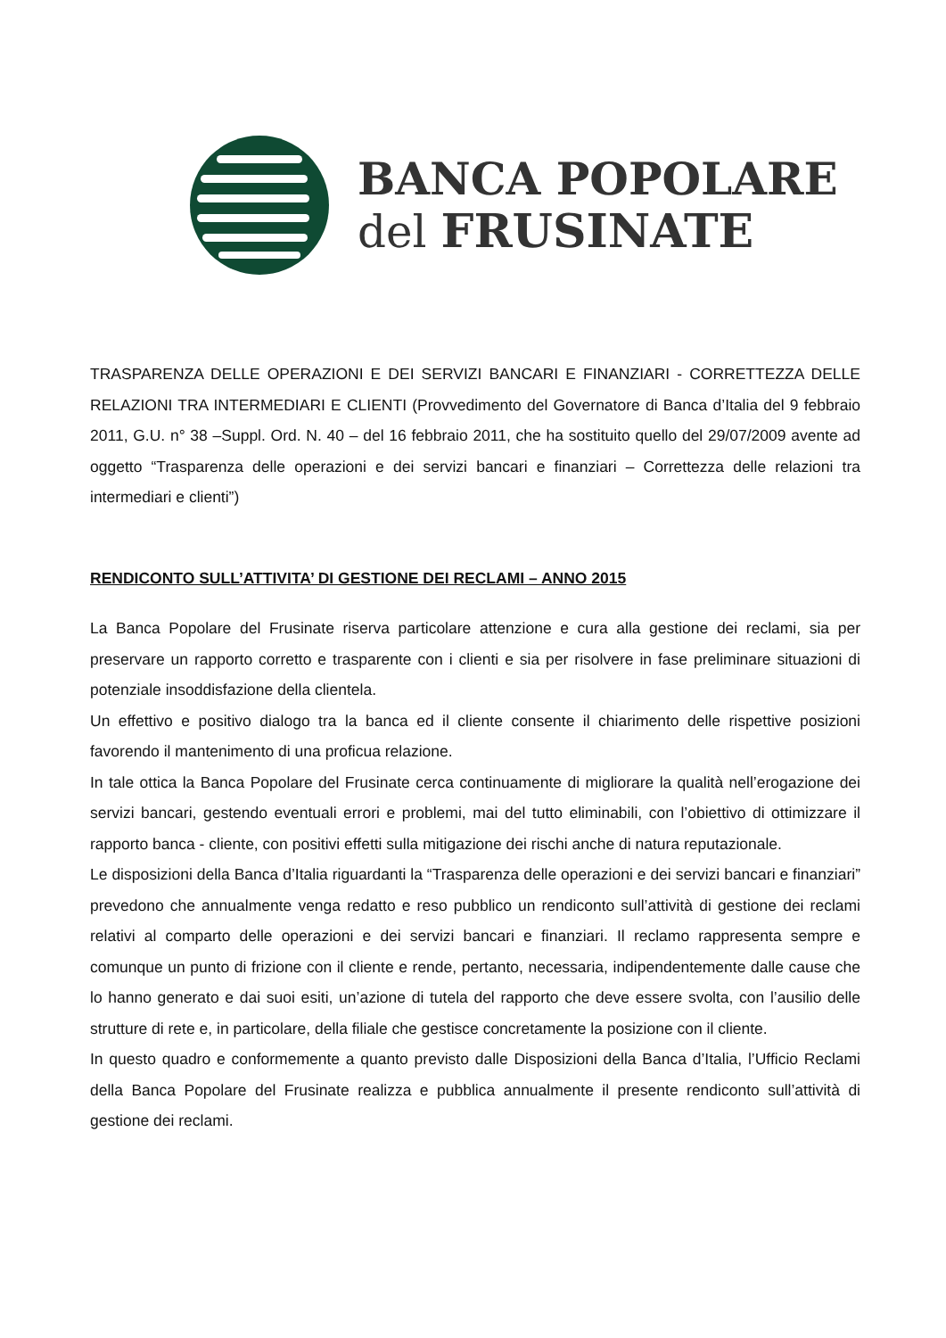BANCA POPOLARE
del FRUSINATE
TRASPARENZA DELLE OPERAZIONI E DEI SERVIZI BANCARI E FINANZIARI - CORRETTEZZA DELLE RELAZIONI TRA INTERMEDIARI E CLIENTI (Provvedimento del Governatore di Banca d’Italia del 9 febbraio 2011, G.U. n° 38 –Suppl. Ord. N. 40 – del 16 febbraio 2011, che ha sostituito quello del 29/07/2009 avente ad oggetto “Trasparenza delle operazioni e dei servizi bancari e finanziari – Correttezza delle relazioni tra intermediari e clienti”)
RENDICONTO SULL’ATTIVITA’ DI GESTIONE DEI RECLAMI – ANNO 2015
La Banca Popolare del Frusinate riserva particolare attenzione e cura alla gestione dei reclami, sia per preservare un rapporto corretto e trasparente con i clienti e sia per risolvere in fase preliminare situazioni di potenziale insoddisfazione della clientela.
Un effettivo e positivo dialogo tra la banca ed il cliente consente il chiarimento delle rispettive posizioni favorendo il mantenimento di una proficua relazione.
In tale ottica la Banca Popolare del Frusinate cerca continuamente di migliorare la qualità nell’erogazione dei servizi bancari, gestendo eventuali errori e problemi, mai del tutto eliminabili, con l’obiettivo di ottimizzare il rapporto banca - cliente, con positivi effetti sulla mitigazione dei rischi anche di natura reputazionale.
Le disposizioni della Banca d’Italia riguardanti la “Trasparenza delle operazioni e dei servizi bancari e finanziari” prevedono che annualmente venga redatto e reso pubblico un rendiconto sull’attività di gestione dei reclami relativi al comparto delle operazioni e dei servizi bancari e finanziari. Il reclamo rappresenta sempre e comunque un punto di frizione con il cliente e rende, pertanto, necessaria, indipendentemente dalle cause che lo hanno generato e dai suoi esiti, un’azione di tutela del rapporto che deve essere svolta, con l’ausilio delle strutture di rete e, in particolare, della filiale che gestisce concretamente la posizione con il cliente.
In questo quadro e conformemente a quanto previsto dalle Disposizioni della Banca d’Italia, l’Ufficio Reclami della Banca Popolare del Frusinate realizza e pubblica annualmente il presente rendiconto sull’attività di gestione dei reclami.